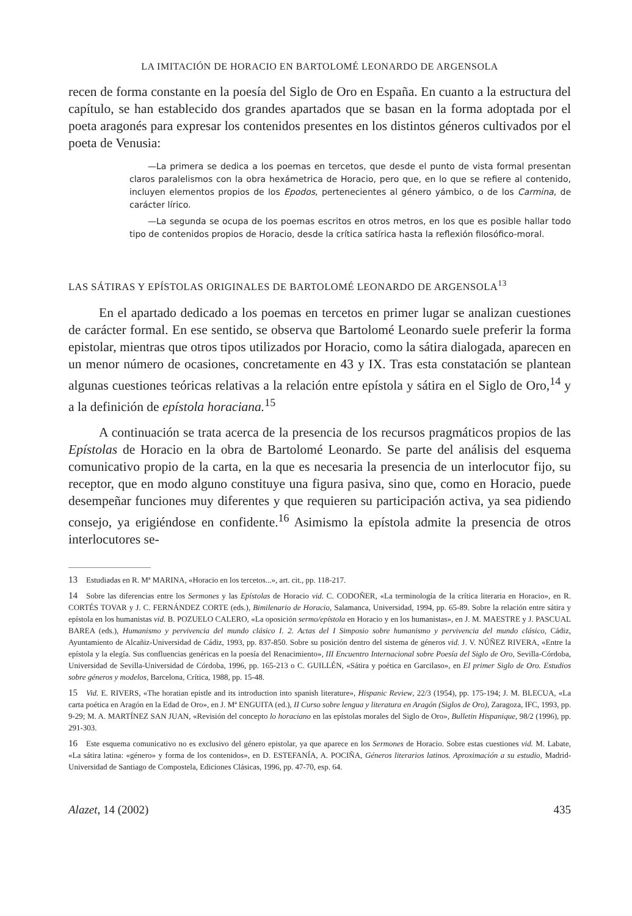LA IMITACIÓN DE HORACIO EN BARTOLOMÉ LEONARDO DE ARGENSOLA
recen de forma constante en la poesía del Siglo de Oro en España. En cuanto a la estructura del capítulo, se han establecido dos grandes apartados que se basan en la forma adoptada por el poeta aragonés para expresar los contenidos presentes en los distintos géneros cultivados por el poeta de Venusia:
—La primera se dedica a los poemas en tercetos, que desde el punto de vista formal presentan claros paralelismos con la obra hexámetrica de Horacio, pero que, en lo que se refiere al contenido, incluyen elementos propios de los Epodos, pertenecientes al género yámbico, o de los Carmina, de carácter lírico.
—La segunda se ocupa de los poemas escritos en otros metros, en los que es posible hallar todo tipo de contenidos propios de Horacio, desde la crítica satírica hasta la reflexión filosófico-moral.
LAS SÁTIRAS Y EPÍSTOLAS ORIGINALES DE BARTOLOMÉ LEONARDO DE ARGENSOLA<sup>13</sup>
En el apartado dedicado a los poemas en tercetos en primer lugar se analizan cuestiones de carácter formal. En ese sentido, se observa que Bartolomé Leonardo suele preferir la forma epistolar, mientras que otros tipos utilizados por Horacio, como la sátira dialogada, aparecen en un menor número de ocasiones, concretamente en 43 y IX. Tras esta constatación se plantean algunas cuestiones teóricas relativas a la relación entre epístola y sátira en el Siglo de Oro,<sup>14</sup> y a la definición de epístola horaciana.<sup>15</sup>
A continuación se trata acerca de la presencia de los recursos pragmáticos propios de las Epístolas de Horacio en la obra de Bartolomé Leonardo. Se parte del análisis del esquema comunicativo propio de la carta, en la que es necesaria la presencia de un interlocutor fijo, su receptor, que en modo alguno constituye una figura pasiva, sino que, como en Horacio, puede desempeñar funciones muy diferentes y que requieren su participación activa, ya sea pidiendo consejo, ya erigiéndose en confidente.<sup>16</sup> Asimismo la epístola admite la presencia de otros interlocutores se-
13 Estudiadas en R. Mª MARINA, «Horacio en los tercetos...», art. cit., pp. 118-217.
14 Sobre las diferencias entre los Sermones y las Epístolas de Horacio vid. C. CODOÑER, «La terminología de la crítica literaria en Horacio», en R. CORTÉS TOVAR y J. C. FERNÁNDEZ CORTE (eds.), Bimilenario de Horacio, Salamanca, Universidad, 1994, pp. 65-89. Sobre la relación entre sátira y epístola en los humanistas vid. B. POZUELO CALERO, «La oposición sermo/epístola en Horacio y en los humanistas», en J. M. MAESTRE y J. PASCUAL BAREA (eds.), Humanismo y pervivencia del mundo clásico I. 2. Actas del I Simposio sobre humanismo y pervivencia del mundo clásico, Cádiz, Ayuntamiento de Alcañiz-Universidad de Cádiz, 1993, pp. 837-850. Sobre su posición dentro del sistema de géneros vid. J. V. NÚÑEZ RIVERA, «Entre la epístola y la elegía. Sus confluencias genéricas en la poesía del Renacimiento», III Encuentro Internacional sobre Poesía del Siglo de Oro, Sevilla-Córdoba, Universidad de Sevilla-Universidad de Córdoba, 1996, pp. 165-213 o C. GUILLÉN, «Sátira y poética en Garcilaso», en El primer Siglo de Oro. Estudios sobre géneros y modelos, Barcelona, Crítica, 1988, pp. 15-48.
15 Vid. E. RIVERS, «The horatian epistle and its introduction into spanish literature», Hispanic Review, 22/3 (1954), pp. 175-194; J. M. BLECUA, «La carta poética en Aragón en la Edad de Oro», en J. Mª ENGUITA (ed.), II Curso sobre lengua y literatura en Aragón (Siglos de Oro), Zaragoza, IFC, 1993, pp. 9-29; M. A. MARTÍNEZ SAN JUAN, «Revisión del concepto lo horaciano en las epístolas morales del Siglo de Oro», Bulletin Hispanique, 98/2 (1996), pp. 291-303.
16 Este esquema comunicativo no es exclusivo del género epistolar, ya que aparece en los Sermones de Horacio. Sobre estas cuestiones vid. M. Labate, «La sátira latina: «género» y forma de los contenidos», en D. ESTEFANÍA, A. POCIÑA, Géneros literarios latinos. Aproximación a su estudio, Madrid-Universidad de Santiago de Compostela, Ediciones Clásicas, 1996, pp. 47-70, esp. 64.
Alazet, 14 (2002) 435